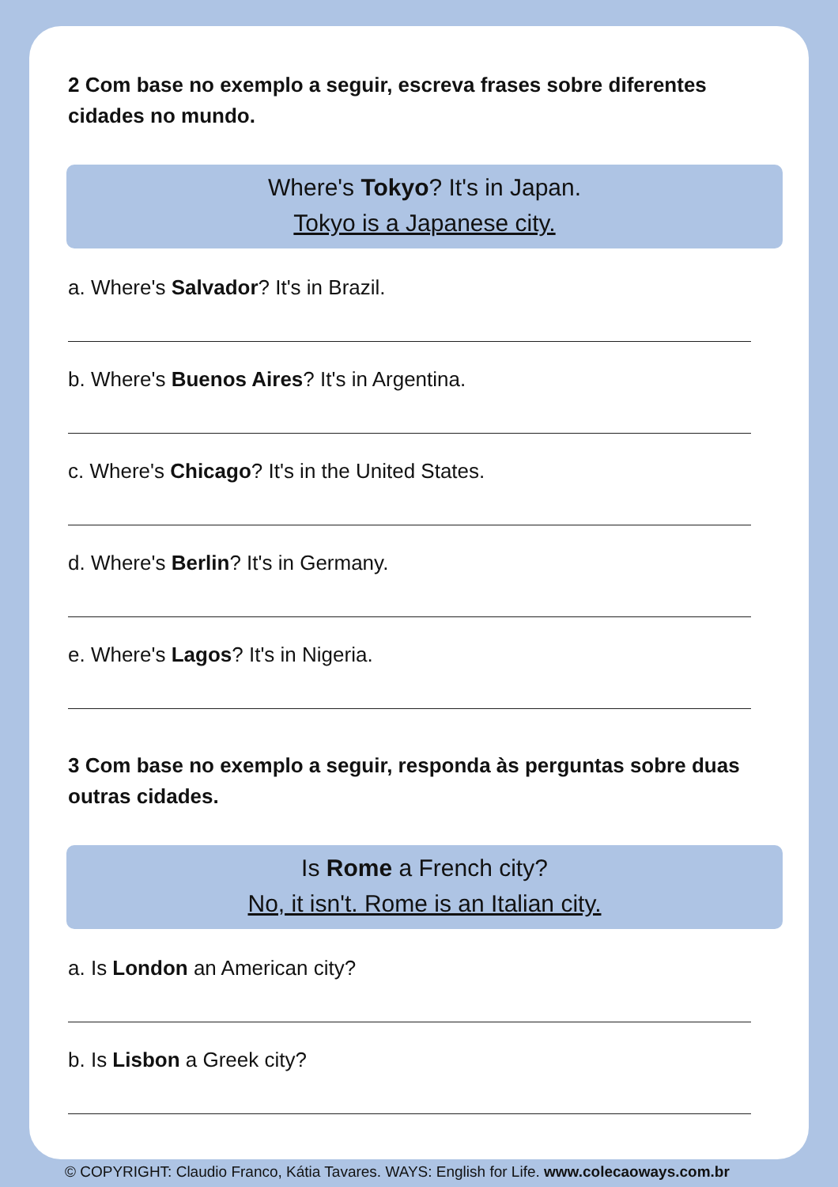2 Com base no exemplo a seguir, escreva frases sobre diferentes cidades no mundo.
Where's Tokyo? It's in Japan.
Tokyo is a Japanese city.
a. Where's Salvador? It's in Brazil.
b. Where's Buenos Aires? It's in Argentina.
c. Where's Chicago? It's in the United States.
d. Where's Berlin? It's in Germany.
e. Where's Lagos? It's in Nigeria.
3 Com base no exemplo a seguir, responda às perguntas sobre duas outras cidades.
Is Rome a French city?
No, it isn't. Rome is an Italian city.
a. Is London an American city?
b. Is Lisbon a Greek city?
© COPYRIGHT: Claudio Franco, Kátia Tavares. WAYS: English for Life. www.colecaoways.com.br